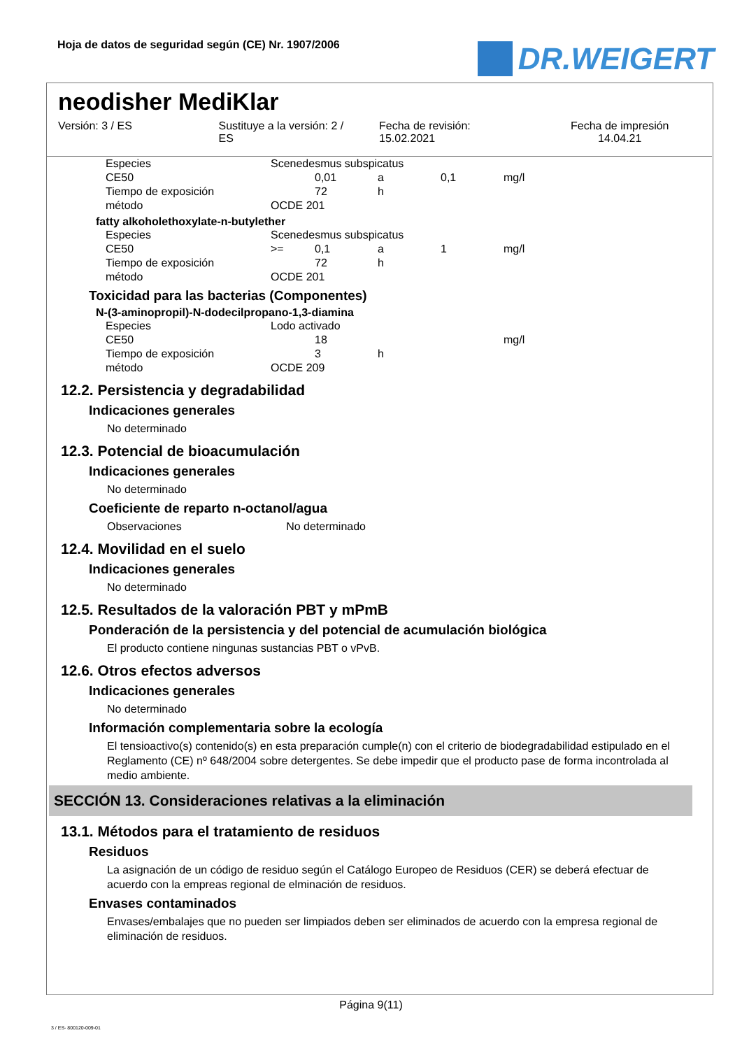Hoja de datos de seguridad según (CE) Nr. 1907/2006
DR.WEIGERT
neodisher MediKlar
Versión: 3 / ES Sustituye a la versión: 2 /
ES
Fecha de revisión:
15.02.2021
Fecha de impresión
14.04.21
| Especies | Scenedesmus subspicatus | | | | |
| CE50 | | 0,01 | a | 0,1 | mg/l |
| Tiempo de exposición | | 72 | h | | |
| método | OCDE 201 | | | | |
fatty alkoholethoxylate-n-butylether
| Especies | Scenedesmus subspicatus | | | | |
| CE50 | >= | 0,1 | a | 1 | mg/l |
| Tiempo de exposición | | 72 | h | | |
| método | OCDE 201 | | | | |
Toxicidad para las bacterias (Componentes)
N-(3-aminopropil)-N-dodecilpropano-1,3-diamina
| Especies | Lodo activado | | | | |
| CE50 | | 18 | | | mg/l |
| Tiempo de exposición | | 3 | h | | |
| método | OCDE 209 | | | | |
12.2. Persistencia y degradabilidad
Indicaciones generales
No determinado
12.3. Potencial de bioacumulación
Indicaciones generales
No determinado
Coeficiente de reparto n-octanol/agua
Observaciones No determinado
12.4. Movilidad en el suelo
Indicaciones generales
No determinado
12.5. Resultados de la valoración PBT y mPmB
Ponderación de la persistencia y del potencial de acumulación biológica
El producto contiene ningunas sustancias PBT o vPvB.
12.6. Otros efectos adversos
Indicaciones generales
No determinado
Información complementaria sobre la ecología
El tensioactivo(s) contenido(s) en esta preparación cumple(n) con el criterio de biodegradabilidad estipulado en el Reglamento (CE) nº 648/2004 sobre detergentes. Se debe impedir que el producto pase de forma incontrolada al medio ambiente.
SECCIÓN 13. Consideraciones relativas a la eliminación
13.1. Métodos para el tratamiento de residuos
Residuos
La asignación de un código de residuo según el Catálogo Europeo de Residuos (CER) se deberá efectuar de acuerdo con la empreas regional de elminación de residuos.
Envases contaminados
Envases/embalajes que no pueden ser limpiados deben ser eliminados de acuerdo con la empresa regional de eliminación de residuos.
Página 9(11)
3 / ES- 800120-009-01